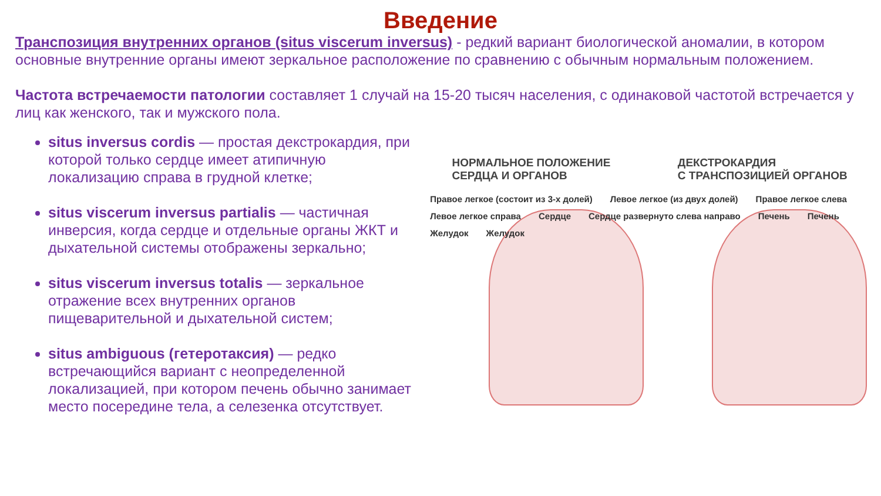Введение
Транспозиция внутренних органов (situs viscerum inversus) - редкий вариант биологической аномалии, в котором основные внутренние органы имеют зеркальное расположение по сравнению с обычным нормальным положением.
Частота встречаемости патологии составляет 1 случай на 15-20 тысяч населения, с одинаковой частотой встречается у лиц как женского, так и мужского пола.
situs inversus cordis — простая декстрокардия, при которой только сердце имеет атипичную локализацию справа в грудной клетке;
situs viscerum inversus partialis — частичная инверсия, когда сердце и отдельные органы ЖКТ и дыхательной системы отображены зеркально;
situs viscerum inversus totalis — зеркальное отражение всех внутренних органов пищеварительной и дыхательной систем;
situs ambiguous (гетеротаксия) — редко встречающийся вариант с неопределенной локализацией, при котором печень обычно занимает место посередине тела, а селезенка отсутствует.
НОРМАЛЬНОЕ ПОЛОЖЕНИЕ
СЕРДЦА И ОРГАНОВ
ДЕКСТРОКАРДИЯ
С ТРАНСПОЗИЦИЕЙ ОРГАНОВ
Правое легкое (состоит из 3-х долей) Левое легкое (из двух долей) Правое легкое слева Левое легкое справа Сердце Сердце развернуто слева направо Печень Печень Желудок Желудок